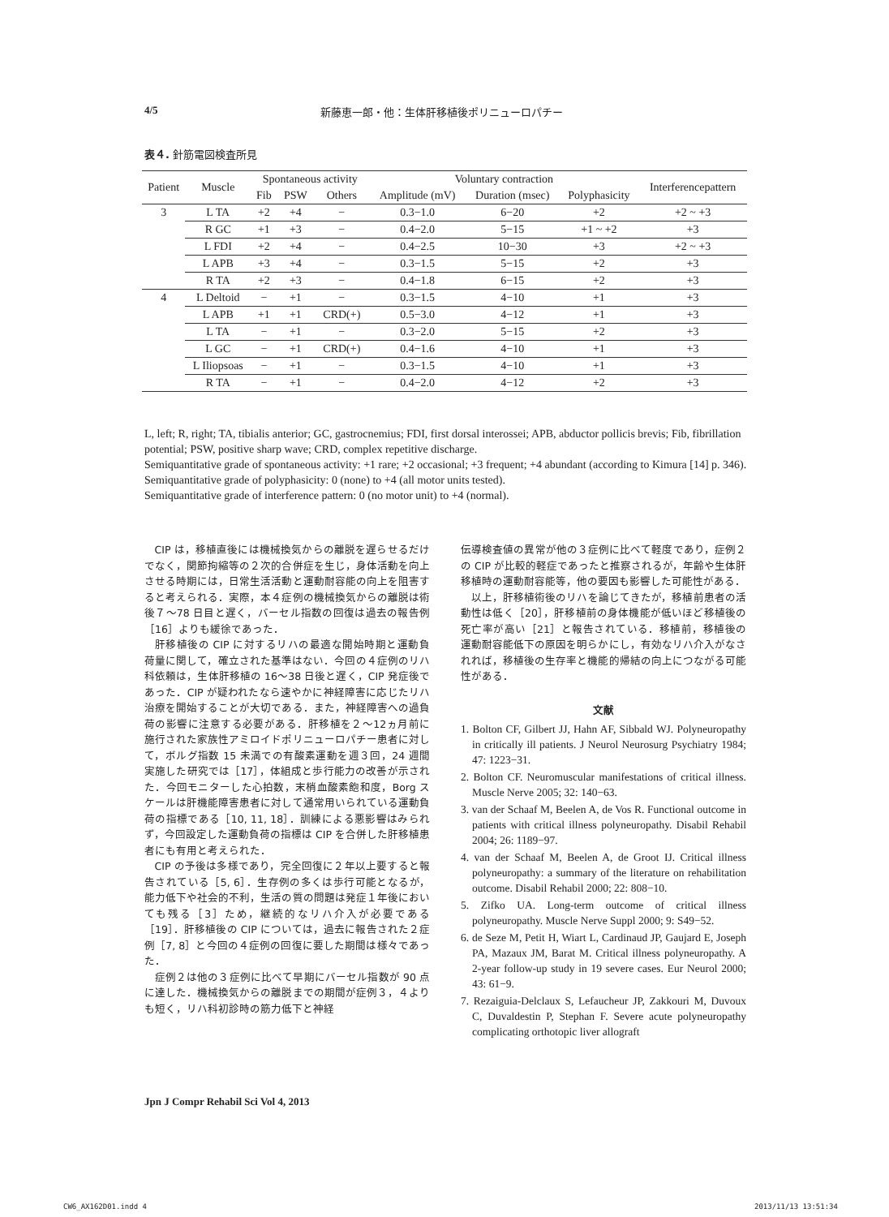4/5 新藤恵一郎・他：生体肝移植後ポリニューロパチー
表４. 針筋電図検査所見
| Patient | Muscle | Spontaneous activity | | | Voluntary contraction | | | Interferencepattern |
| --- | --- | --- | --- | --- | --- | --- | --- | --- |
| | | Fib | PSW | Others | Amplitude (mV) | Duration (msec) | Polyphasicity | |
| 3 | L TA | +2 | +4 | − | 0.3−1.0 | 6−20 | +2 | +2 ~ +3 |
| | R GC | +1 | +3 | − | 0.4−2.0 | 5−15 | +1 ~ +2 | +3 |
| | L FDI | +2 | +4 | − | 0.4−2.5 | 10−30 | +3 | +2 ~ +3 |
| | L APB | +3 | +4 | − | 0.3−1.5 | 5−15 | +2 | +3 |
| | R TA | +2 | +3 | − | 0.4−1.8 | 6−15 | +2 | +3 |
| 4 | L Deltoid | − | +1 | − | 0.3−1.5 | 4−10 | +1 | +3 |
| | L APB | +1 | +1 | CRD(+) | 0.5−3.0 | 4−12 | +1 | +3 |
| | L TA | − | +1 | − | 0.3−2.0 | 5−15 | +2 | +3 |
| | L GC | − | +1 | CRD(+) | 0.4−1.6 | 4−10 | +1 | +3 |
| | L Iliopsoas | − | +1 | − | 0.3−1.5 | 4−10 | +1 | +3 |
| | R TA | − | +1 | − | 0.4−2.0 | 4−12 | +2 | +3 |
L, left; R, right; TA, tibialis anterior; GC, gastrocnemius; FDI, first dorsal interossei; APB, abductor pollicis brevis; Fib, fibrillation potential; PSW, positive sharp wave; CRD, complex repetitive discharge.
Semiquantitative grade of spontaneous activity: +1 rare; +2 occasional; +3 frequent; +4 abundant (according to Kimura [14] p. 346).
Semiquantitative grade of polyphasicity: 0 (none) to +4 (all motor units tested).
Semiquantitative grade of interference pattern: 0 (no motor unit) to +4 (normal).
CIP は，移植直後には機械換気からの離脱を遅らせるだけでなく，関節拘縮等の２次的合併症を生じ，身体活動を向上させる時期には，日常生活活動と運動耐容能の向上を阻害すると考えられる．実際，本４症例の機械換気からの離脱は術後７〜78 日目と遅く，バーセル指数の回復は過去の報告例［16］よりも緩徐であった．
肝移植後の CIP に対するリハの最適な開始時期と運動負荷量に関して，確立された基準はない．今回の４症例のリハ科依頼は，生体肝移植の 16〜38 日後と遅く，CIP 発症後であった．CIP が疑われたなら速やかに神経障害に応じたリハ治療を開始することが大切である．また，神経障害への過負荷の影響に注意する必要がある．肝移植を２〜12ヵ月前に施行された家族性アミロイドポリニューロパチー患者に対して，ボルグ指数 15 未満での有酸素運動を週３回，24 週間実施した研究では［17］，体組成と歩行能力の改善が示された．今回モニターした心拍数，末梢血酸素飽和度，Borg スケールは肝機能障害患者に対して通常用いられている運動負荷の指標である［10, 11, 18］．訓練による悪影響はみられず，今回設定した運動負荷の指標は CIP を合併した肝移植患者にも有用と考えられた．
CIP の予後は多様であり，完全回復に２年以上要すると報告されている［5, 6］．生存例の多くは歩行可能となるが，能力低下や社会的不利，生活の質の問題は発症１年後においても残る［3］ため，継続的なリハ介入が必要である［19］．肝移植後の CIP については，過去に報告された２症例［7, 8］と今回の４症例の回復に要した期間は様々であった．
症例２は他の３症例に比べて早期にバーセル指数が 90 点に達した．機械換気からの離脱までの期間が症例３，４よりも短く，リハ科初診時の筋力低下と神経
伝導検査値の異常が他の３症例に比べて軽度であり，症例２の CIP が比較的軽症であったと推察されるが，年齢や生体肝移植時の運動耐容能等，他の要因も影響した可能性がある．
以上，肝移植術後のリハを論じてきたが，移植前患者の活動性は低く［20］，肝移植前の身体機能が低いほど移植後の死亡率が高い［21］と報告されている．移植前，移植後の運動耐容能低下の原因を明らかにし，有効なリハ介入がなされれば，移植後の生存率と機能的帰結の向上につながる可能性がある．
文献
1. Bolton CF, Gilbert JJ, Hahn AF, Sibbald WJ. Polyneuropathy in critically ill patients. J Neurol Neurosurg Psychiatry 1984; 47: 1223−31.
2. Bolton CF. Neuromuscular manifestations of critical illness. Muscle Nerve 2005; 32: 140−63.
3. van der Schaaf M, Beelen A, de Vos R. Functional outcome in patients with critical illness polyneuropathy. Disabil Rehabil 2004; 26: 1189−97.
4. van der Schaaf M, Beelen A, de Groot IJ. Critical illness polyneuropathy: a summary of the literature on rehabilitation outcome. Disabil Rehabil 2000; 22: 808−10.
5. Zifko UA. Long-term outcome of critical illness polyneuropathy. Muscle Nerve Suppl 2000; 9: S49−52.
6. de Seze M, Petit H, Wiart L, Cardinaud JP, Gaujard E, Joseph PA, Mazaux JM, Barat M. Critical illness polyneuropathy. A 2-year follow-up study in 19 severe cases. Eur Neurol 2000; 43: 61−9.
7. Rezaiguia-Delclaux S, Lefaucheur JP, Zakkouri M, Duvoux C, Duvaldestin P, Stephan F. Severe acute polyneuropathy complicating orthotopic liver allograft
Jpn J Compr Rehabil Sci Vol 4, 2013
CW6_AX162D01.indd 4 2013/11/13 13:51:34